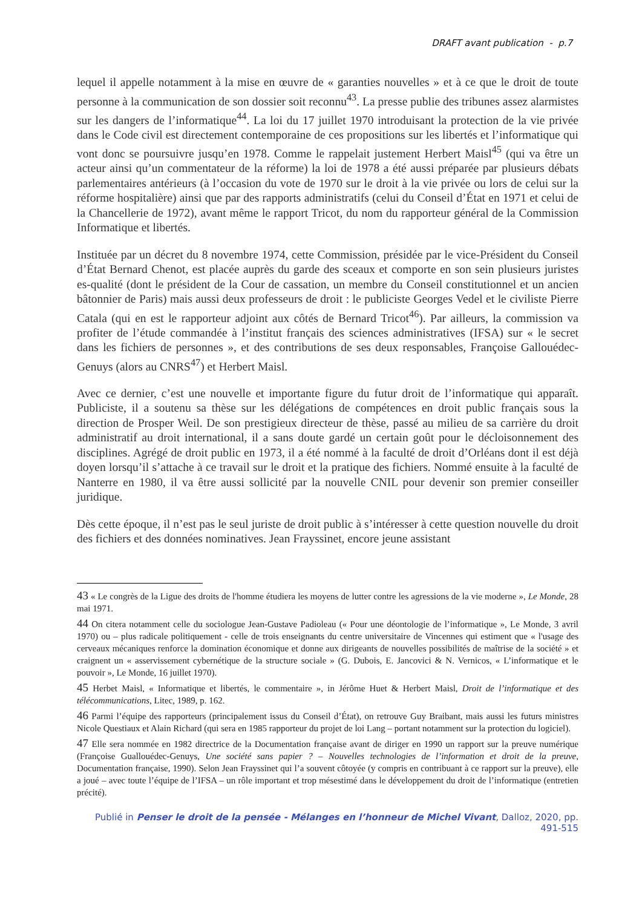DRAFT avant publication - p.7
lequel il appelle notamment à la mise en œuvre de « garanties nouvelles » et à ce que le droit de toute personne à la communication de son dossier soit reconnu<sup>43</sup>. La presse publie des tribunes assez alarmistes sur les dangers de l’informatique<sup>44</sup>. La loi du 17 juillet 1970 introduisant la protection de la vie privée dans le Code civil est directement contemporaine de ces propositions sur les libertés et l’informatique qui vont donc se poursuivre jusqu’en 1978. Comme le rappelait justement Herbert Maisl<sup>45</sup> (qui va être un acteur ainsi qu’un commentateur de la réforme) la loi de 1978 a été aussi préparée par plusieurs débats parlementaires antérieurs (à l’occasion du vote de 1970 sur le droit à la vie privée ou lors de celui sur la réforme hospitalière) ainsi que par des rapports administratifs (celui du Conseil d’État en 1971 et celui de la Chancellerie de 1972), avant même le rapport Tricot, du nom du rapporteur général de la Commission Informatique et libertés.
Instituée par un décret du 8 novembre 1974, cette Commission, présidée par le vice-Président du Conseil d’État Bernard Chenot, est placée auprès du garde des sceaux et comporte en son sein plusieurs juristes es-qualité (dont le président de la Cour de cassation, un membre du Conseil constitutionnel et un ancien bâtonnier de Paris) mais aussi deux professeurs de droit : le publiciste Georges Vedel et le civiliste Pierre Catala (qui en est le rapporteur adjoint aux côtés de Bernard Tricot<sup>46</sup>). Par ailleurs, la commission va profiter de l’étude commandée à l’institut français des sciences administratives (IFSA) sur « le secret dans les fichiers de personnes », et des contributions de ses deux responsables, Françoise Gallouédec-Genuys (alors au CNRS<sup>47</sup>) et Herbert Maisl.
Avec ce dernier, c’est une nouvelle et importante figure du futur droit de l’informatique qui apparaît. Publiciste, il a soutenu sa thèse sur les délégations de compétences en droit public français sous la direction de Prosper Weil. De son prestigieux directeur de thèse, passé au milieu de sa carrière du droit administratif au droit international, il a sans doute gardé un certain goût pour le décloisonnement des disciplines. Agrégé de droit public en 1973, il a été nommé à la faculté de droit d’Orléans dont il est déjà doyen lorsqu’il s’attache à ce travail sur le droit et la pratique des fichiers. Nommé ensuite à la faculté de Nanterre en 1980, il va être aussi sollicité par la nouvelle CNIL pour devenir son premier conseiller juridique.
Dès cette époque, il n’est pas le seul juriste de droit public à s’intéresser à cette question nouvelle du droit des fichiers et des données nominatives. Jean Frayssinet, encore jeune assistant
43 « Le congrès de la Ligue des droits de l'homme étudiera les moyens de lutter contre les agressions de la vie moderne », Le Monde, 28 mai 1971.
44 On citera notamment celle du sociologue Jean-Gustave Padioleau (« Pour une déontologie de l’informatique », Le Monde, 3 avril 1970) ou – plus radicale politiquement - celle de trois enseignants du centre universitaire de Vincennes qui estiment que « l'usage des cerveaux mécaniques renforce la domination économique et donne aux dirigeants de nouvelles possibilités de maîtrise de la société » et craignent un « asservissement cybernétique de la structure sociale » (G. Dubois, E. Jancovici & N. Vernicos, « L’informatique et le pouvoir », Le Monde, 16 juillet 1970).
45 Herbet Maisl, « Informatique et libertés, le commentaire », in Jérôme Huet & Herbert Maisl, Droit de l’informatique et des télécommunications, Litec, 1989, p. 162.
46 Parmi l’équipe des rapporteurs (principalement issus du Conseil d’État), on retrouve Guy Braibant, mais aussi les futurs ministres Nicole Questiaux et Alain Richard (qui sera en 1985 rapporteur du projet de loi Lang – portant notamment sur la protection du logiciel).
47 Elle sera nommée en 1982 directrice de la Documentation française avant de diriger en 1990 un rapport sur la preuve numérique (Françoise Guallouédec-Genuys, Une société sans papier ? – Nouvelles technologies de l’information et droit de la preuve, Documentation française, 1990). Selon Jean Frayssinet qui l’a souvent côtoyée (y compris en contribuant à ce rapport sur la preuve), elle a joué – avec toute l’équipe de l’IFSA – un rôle important et trop mésestimé dans le développement du droit de l’informatique (entretien précité).
Publié in Penser le droit de la pensée - Mélanges en l’honneur de Michel Vivant, Dalloz, 2020, pp. 491-515